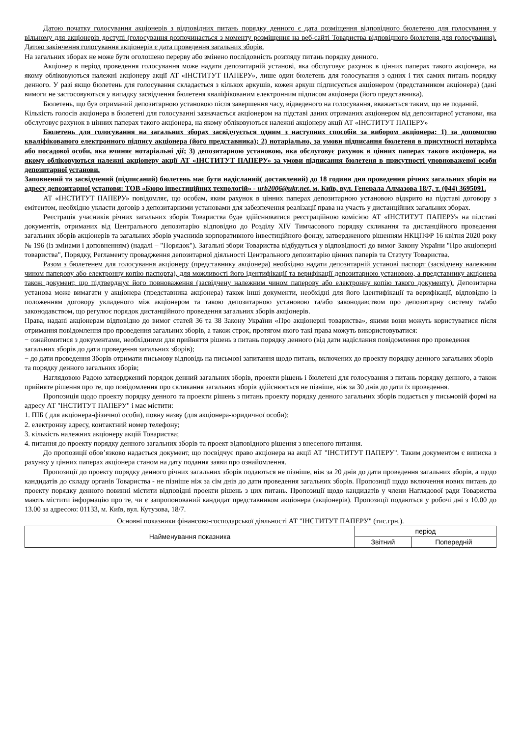Датою початку голосування акціонерів з відповідних питань порядку денного є дата розміщення відповідного бюлетеню для голосування у вільному для акціонерів доступі (голосування розпочинається з моменту розміщення на веб-сайті Товариства відповідного бюлетеня для голосування). Датою закінчення голосування акціонерів є дата проведення загальних зборів.
На загальних зборах не може бути оголошено перерву або змінено послідовність розгляду питань порядку денного.
Акціонер в період проведення голосування може надати депозитарній установі, яка обслуговує рахунок в цінних паперах такого акціонера, на якому обліковуються належні акціонеру акції АТ «ІНСТИТУТ ПАПЕРУ», лише один бюлетень для голосування з одних і тих самих питань порядку денного. У разі якщо бюлетень для голосування складається з кількох аркушів, кожен аркуш підписується акціонером (представником акціонера) (дані вимоги не застосовуються у випадку засвідчення бюлетеня кваліфікованим електронним підписом акціонера (його представника).
Бюлетень, що був отриманий депозитарною установою після завершення часу, відведеного на голосування, вважається таким, що не поданий.
Кількість голосів акціонера в бюлетені для голосуванні зазначається акціонером на підставі даних отриманих акціонером від депозитарної установи, яка обслуговує рахунок в цінних паперах такого акціонера, на якому обліковуються належні акціонеру акції АТ «ІНСТИТУТ ПАПЕРУ»
Бюлетень для голосування на загальних зборах засвідчується одним з наступних способів за вибором акціонера: 1) за допомогою кваліфікованого електронного підпису акціонера (його представника); 2) нотаріально, за умови підписання бюлетеня в присутності нотаріуса або посадової особи, яка вчиняє нотаріальні дії; 3) депозитарною установою, яка обслуговує рахунок в цінних паперах такого акціонера, на якому обліковуються належні акціонеру акції АТ «ІНСТИТУТ ПАПЕРУ» за умови підписання бюлетеня в присутності уповноваженої особи депозитарної установи.
Заповнений та засвідчений (підписаний) бюлетень має бути надісланий( доставлений) до 18 години дня проведення річних загальних зборів на адресу депозитарної установи: ТОВ «Бюро інвестиційних технологій» - urb2006@ukr.net, м. Київ, вул. Генерала Алмазова 18/7, т. (044) 3695091.
АТ «ІНСТИТУТ ПАПЕРУ» повідомляє, що особам, яким рахунок в цінних паперах депозитарною установою відкрито на підставі договору з емітентом, необхідно укласти договір з депозитарними установами для забезпечення реалізації права на участь у дистанційних загальних зборах.
Реєстрація учасників річних загальних зборів Товариства буде здійснюватися реєстраційною комісією АТ «ІНСТИТУТ ПАПЕРУ» на підставі документів, отриманих від Центрального депозитарію відповідно до Розділу XIV Тимчасового порядку скликання та дистанційного проведення загальних зборів акціонерів та загальних зборів учасників корпоративного інвестиційного фонду, затвердженого рішенням НКЦПФР 16 квітня 2020 року № 196 (із змінами і доповненням) (надалі – "Порядок"). Загальні збори Товариства відбудуться у відповідності до вимог Закону України "Про акціонерні товариства", Порядку, Регламенту провадження депозитарної діяльності Центрального депозитарію цінних паперів та Статуту Товариства.
Разом з бюлетенем для голосування акціонеру (представнику акціонера) необхідно надати депозитарній установі паспорт (засвідчену належним чином паперову або електронну копію паспорта), для можливості його ідентифікації та верифікації депозитарною установою, а представнику акціонера також документ, що підтверджує його повноваження (засвідчену належним чином паперову або електронну копію такого документу). Депозитарна установа може вимагати у акціонера (представника акціонера) також інші документи, необхідні для його ідентифікації та верифікації, відповідно із положенням договору укладеного між акціонером та такою депозитарною установою та/або законодавством про депозитарну систему та/або законодавством, що регулює порядок дистанційного проведення загальних зборів акціонерів.
Права, надані акціонерам відповідно до вимог статей 36 та 38 Закону України «Про акціонерні товариства», якими вони можуть користуватися після отримання повідомлення про проведення загальних зборів, а також строк, протягом якого такі права можуть використовуватися:
− ознайомитися з документами, необхідними для прийняття рішень з питань порядку денного (від дати надіслання повідомлення про проведення загальних зборів до дати проведення загальних зборів);
− до дати проведення Зборів отримати письмову відповідь на письмові запитання щодо питань, включених до проекту порядку денного загальних зборів та порядку денного загальних зборів;
Наглядовою Радою затверджений порядок денний загальних зборів, проекти рішень і бюлетені для голосування з питань порядку денного, а також прийняте рішення про те, що повідомлення про скликання загальних зборів здійснюється не пізніше, ніж за 30 днів до дати їх проведення.
Пропозиція щодо проекту порядку денного та проекти рішень з питань проекту порядку денного загальних зборів подається у письмовій формі на адресу АТ "ІНСТИТУТ ПАПЕРУ" і має містити:
1. ПІБ ( для акціонера-фізичної особи), повну назву (для акціонера-юридичної особи);
2. електронну адресу, контактний номер телефону;
3. кількість належних акціонеру акцій Товариства;
4. питання до проекту порядку денного загальних зборів та проект відповідного рішення з внесеного питання.
До пропозиції обов’язково надається документ, що посвідчує право акціонера на акції АТ "ІНСТИТУТ ПАПЕРУ". Таким документом є виписка з рахунку у цінних паперах акціонера станом на дату подання заяви про ознайомлення.
Пропозиції до проекту порядку денного річних загальних зборів подаються не пізніше, ніж за 20 днів до дати проведення загальних зборів, а щодо кандидатів до складу органів Товариства - не пізніше ніж за сім днів до дати проведення загальних зборів. Пропозиції щодо включення нових питань до проекту порядку денного повинні містити відповідні проекти рішень з цих питань. Пропозиції щодо кандидатів у члени Наглядової ради Товариства мають містити інформацію про те, чи є запропонований кандидат представником акціонера (акціонерів). Пропозиції подаються у робочі дні з 10.00 до 13.00 за адресою: 01133, м. Київ, вул. Кутузова, 18/7.
Основні показники фінансово-господарської діяльності АТ "ІНСТИТУТ ПАПЕРУ" (тис.грн.).
| Найменування показника | період | |
| --- | --- | --- |
| | Звітний | Попередній |